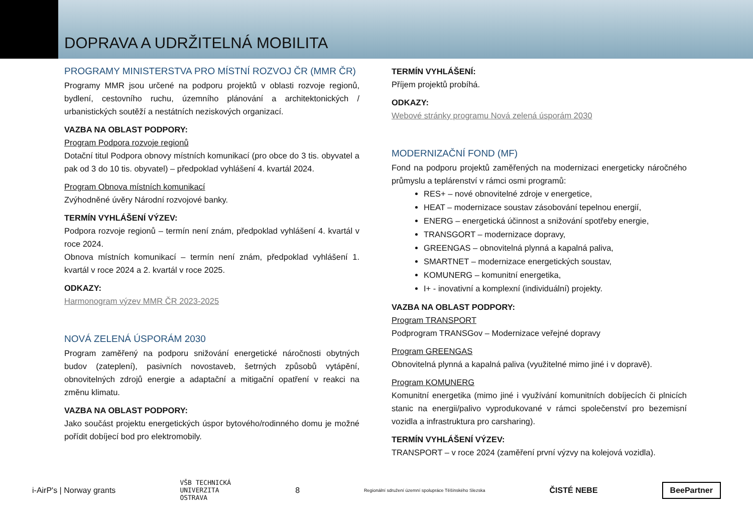DOPRAVA A UDRŽITELNÁ MOBILITA
PROGRAMY MINISTERSTVA PRO MÍSTNÍ ROZVOJ ČR (MMR ČR)
Programy MMR jsou určené na podporu projektů v oblasti rozvoje regionů, bydlení, cestovního ruchu, územního plánování a architektonických / urbanistických soutěží a nestátních neziskových organizací.
VAZBA NA OBLAST PODPORY:
Program Podpora rozvoje regionů
Dotační titul Podpora obnovy místních komunikací (pro obce do 3 tis. obyvatel a pak od 3 do 10 tis. obyvatel) – předpoklad vyhlášení 4. kvartál 2024.
Program Obnova místních komunikací
Zvýhodněné úvěry Národní rozvojové banky.
TERMÍN VYHLÁŠENÍ VÝZEV:
Podpora rozvoje regionů – termín není znám, předpoklad vyhlášení 4. kvartál v roce 2024.
Obnova místních komunikací – termín není znám, předpoklad vyhlášení 1. kvartál v roce 2024 a 2. kvartál v roce 2025.
ODKAZY:
Harmonogram výzev MMR ČR 2023-2025
NOVÁ ZELENÁ ÚSPORÁM 2030
Program zaměřený na podporu snižování energetické náročnosti obytných budov (zateplení), pasivních novostaveb, šetrných způsobů vytápění, obnovitelných zdrojů energie a adaptační a mitigační opatření v reakci na změnu klimatu.
VAZBA NA OBLAST PODPORY:
Jako součást projektu energetických úspor bytového/rodinného domu je možné pořídit dobíjecí bod pro elektromobily.
TERMÍN VYHLÁŠENÍ:
Příjem projektů probíhá.
ODKAZY:
Webové stránky programu Nová zelená úsporám 2030
MODERNIZAČNÍ FOND (MF)
Fond na podporu projektů zaměřených na modernizaci energeticky náročného průmyslu a teplárenství v rámci osmi programů:
RES+ – nové obnovitelné zdroje v energetice,
HEAT – modernizace soustav zásobování tepelnou energií,
ENERG – energetická účinnost a snižování spotřeby energie,
TRANSGORT – modernizace dopravy,
GREENGAS – obnovitelná plynná a kapalná paliva,
SMARTNET – modernizace energetických soustav,
KOMUNERG – komunitní energetika,
I+ - inovativní a komplexní (individuální) projekty.
VAZBA NA OBLAST PODPORY:
Program TRANSPORT
Podprogram TRANSGov – Modernizace veřejné dopravy
Program GREENGAS
Obnovitelná plynná a kapalná paliva (využitelné mimo jiné i v dopravě).
Program KOMUNERG
Komunitní energetika (mimo jiné i využívání komunitních dobíjecích či plnicích stanic na energii/palivo vyprodukované v rámci společenství pro bezemisní vozidla a infrastruktura pro carsharing).
TERMÍN VYHLÁŠENÍ VÝZEV:
TRANSPORT – v roce 2024 (zaměření první výzvy na kolejová vozidla).
i-AirP's | Norway grants VŠB TECHNICKÁ
UNIVERZITA
OSTRAVA 8 Regionální sdružení územní spolupráce Těšínského Slezska ČISTÉ NEBE BeePartner